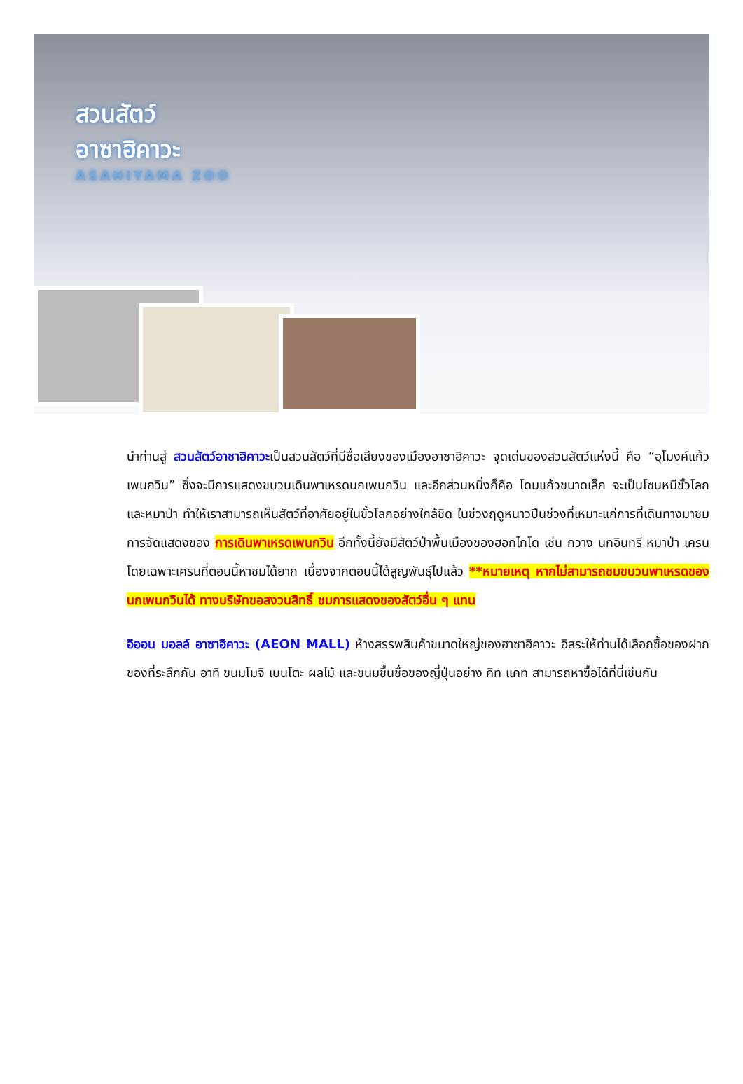สวนสัตว์
อาซาฮิคาวะ
ASAHIYAMA ZOO
นำท่านสู่ สวนสัตว์อาซาฮิคาวะเป็นสวนสัตว์ที่มีชื่อเสียงของเมืองอาซาฮิคาวะ จุดเด่นของสวนสัตว์แห่งนี้ คือ “อุโมงค์แก้วเพนกวิน” ซึ่งจะมีการแสดงขบวนเดินพาเหรดนกเพนกวิน และอีกส่วนหนึ่งก็คือ โดมแก้วขนาดเล็ก จะเป็นโซนหมีขั้วโลกและหมาป่า ทำให้เราสามารถเห็นสัตว์ที่อาศัยอยู่ในขั้วโลกอย่างใกล้ชิด ในช่วงฤดูหนาวปีนช่วงที่เหมาะแก่การที่เดินทางมาชมการจัดแสดงของ การเดินพาเหรดเพนกวิน อีกทั้งนี้ยังมีสัตว์ป่าพื้นเมืองของฮอกไกโด เช่น กวาง นกอินทรี หมาป่า เครน โดยเฉพาะเครนที่ตอนนี้หาชมได้ยาก เนื่องจากตอนนี้ได้สูญพันธุ์ไปแล้ว **หมายเหตุ หากไม่สามารถชมขบวนพาเหรดของนกเพนกวินได้ ทางบริษัทขอสงวนสิทธิ์ ชมการแสดงของสัตว์อื่น ๆ แทน
อิออน มอลล์ อาซาฮิคาวะ (AEON MALL) ห้างสรรพสินค้าขนาดใหญ่ของฮาซาฮิคาวะ อิสระให้ท่านได้เลือกซื้อของฝาก ของที่ระลึกกัน อาทิ ขนมโมจิ เบนโตะ ผลไม้ และขนมขึ้นชื่อของญี่ปุ่นอย่าง คิท แคท สามารถหาซื้อได้ที่นี่เช่นกัน